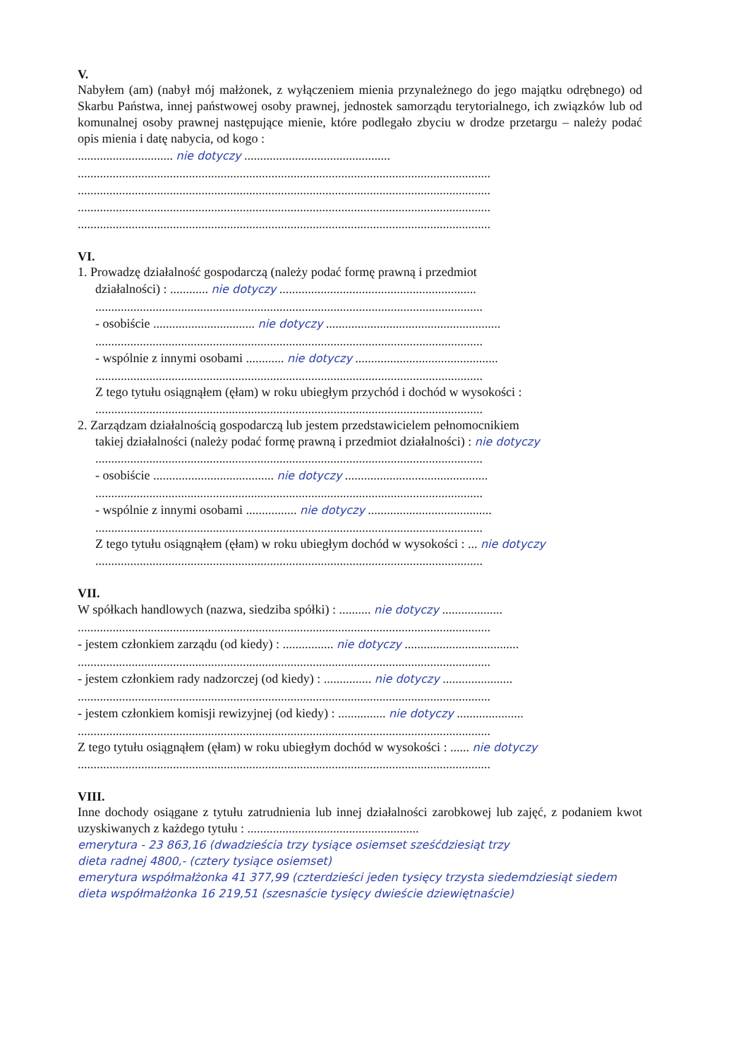V.
Nabyłem (am) (nabył mój małżonek, z wyłączeniem mienia przynależnego do jego majątku odrębnego) od Skarbu Państwa, innej państwowej osoby prawnej, jednostek samorządu terytorialnego, ich związków lub od komunalnej osoby prawnej następujące mienie, które podlegało zbyciu w drodze przetargu – należy podać opis mienia i datę nabycia, od kogo :
.............................. nie dotyczy ..............................................
..................................................................................................................................
..................................................................................................................................
..................................................................................................................................
..................................................................................................................................
VI.
1. Prowadzę działalność gospodarczą (należy podać formę prawną i przedmiot
działalności) : ............ nie dotyczy ..............................................................
..........................................................................................................................
- osobiście ................................ nie dotyczy .......................................................
..........................................................................................................................
- wspólnie z innymi osobami ............ nie dotyczy .............................................
..........................................................................................................................
Z tego tytułu osiągnąłem (ęłam) w roku ubiegłym przychód i dochód w wysokości :
..........................................................................................................................
2. Zarządzam działalnością gospodarczą lub jestem przedstawicielem pełnomocnikiem
takiej działalności (należy podać formę prawną i przedmiot działalności) : nie dotyczy
..........................................................................................................................
- osobiście ...................................... nie dotyczy .............................................
..........................................................................................................................
- wspólnie z innymi osobami ................ nie dotyczy .......................................
..........................................................................................................................
Z tego tytułu osiągnąłem (ęłam) w roku ubiegłym dochód w wysokości : ... nie dotyczy
..........................................................................................................................
VII.
W spółkach handlowych (nazwa, siedziba spółki) : .......... nie dotyczy ...................
..................................................................................................................................
- jestem członkiem zarządu (od kiedy) : ................ nie dotyczy ....................................
..................................................................................................................................
- jestem członkiem rady nadzorczej (od kiedy) : ............... nie dotyczy ......................
..................................................................................................................................
- jestem członkiem komisji rewizyjnej (od kiedy) : ............... nie dotyczy .....................
..................................................................................................................................
Z tego tytułu osiągnąłem (ęłam) w roku ubiegłym dochód w wysokości : ...... nie dotyczy
..................................................................................................................................
VIII.
Inne dochody osiągane z tytułu zatrudnienia lub innej działalności zarobkowej lub zajęć, z podaniem kwot uzyskiwanych z każdego tytułu : ......................................................
emerytura - 23 863,16 (dwadzieścia trzy tysiące osiemset sześćdziesiąt trzy
dieta radnej 4800,- (cztery tysiące osiemset)
emerytura współmałżonka 41 377,99 (czterdzieści jeden tysięcy trzysta siedemdziesiąt siedem
dieta współmałżonka 16 219,51 (szesnaście tysięcy dwieście dziewiętnaście)